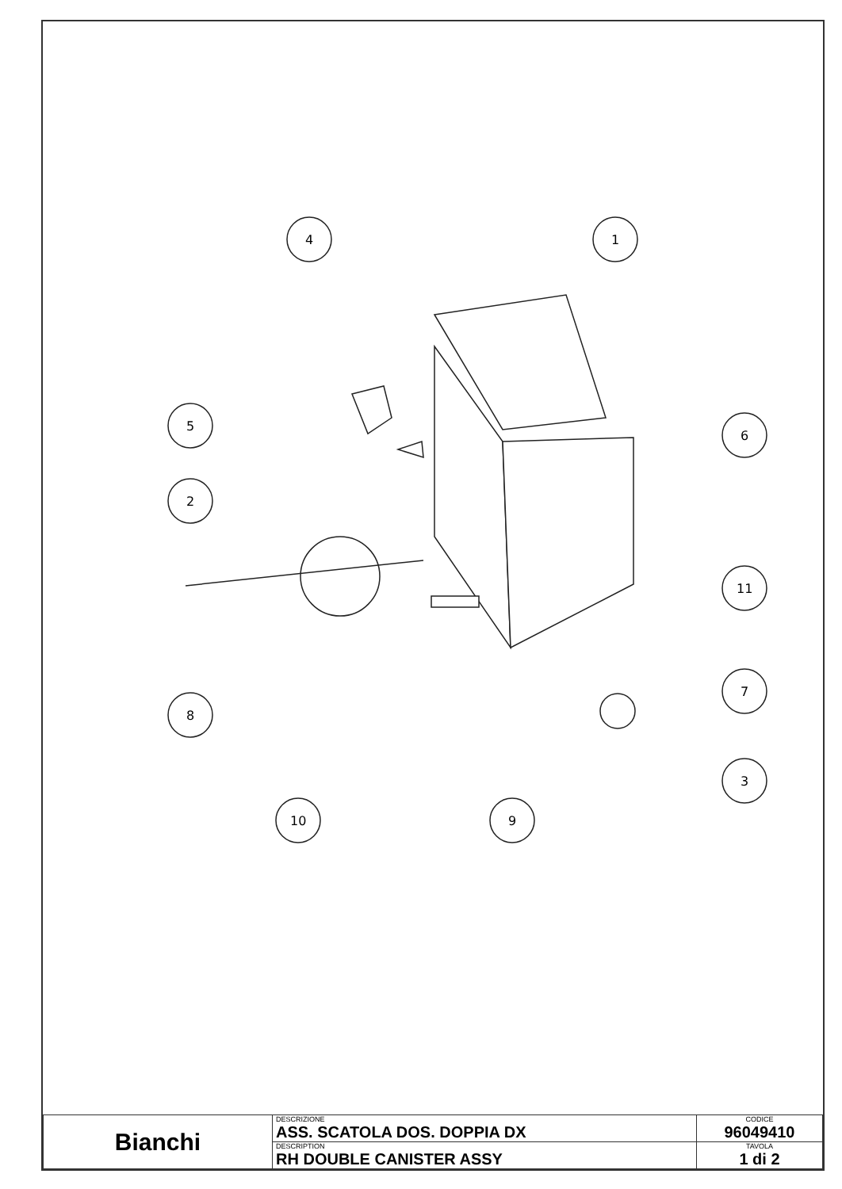4
1
5
2
6
11
7
8
3
10
9
| Bianchi | DESCRIZIONE ASS. SCATOLA DOS. DOPPIA DX | CODICE 96049410 |
| | DESCRIPTION RH DOUBLE CANISTER ASSY | TAVOLA 1 di 2 |